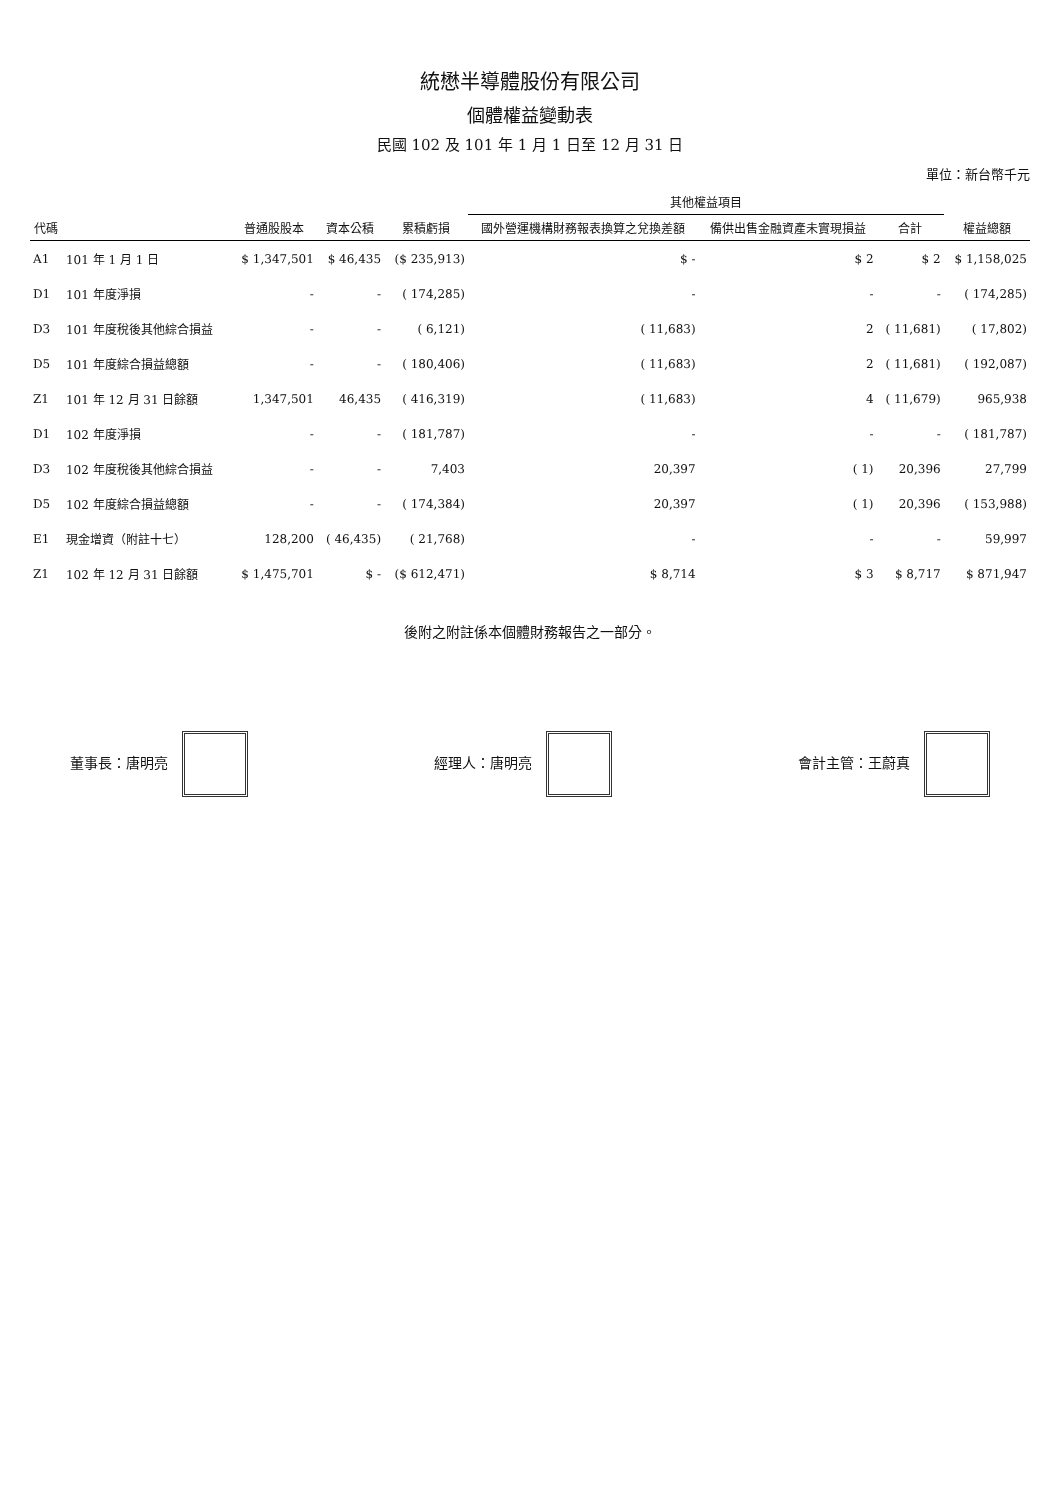統懋半導體股份有限公司
個體權益變動表
民國 102 及 101 年 1 月 1 日至 12 月 31 日
單位：新台幣千元
| 代碼 | | 普通股股本 | 資本公積 | 累積虧損 | 其他權益項目 | | | 權益總額 |
| --- | --- | --- | --- | --- | --- | --- | --- | --- |
| | | | | | 國外營運機構財務報表換算之兌換差額 | 備供出售金融資產未實現損益 | 合計 | |
| A1 | 101 年 1 月 1 日 | $ 1,347,501 | $ 46,435 | ($ 235,913) | $ - | $ 2 | $ 2 | $ 1,158,025 |
| D1 | 101 年度淨損 | - | - | ( 174,285) | - | - | - | ( 174,285) |
| D3 | 101 年度稅後其他綜合損益 | - | - | ( 6,121) | ( 11,683) | 2 | ( 11,681) | ( 17,802) |
| D5 | 101 年度綜合損益總額 | - | - | ( 180,406) | ( 11,683) | 2 | ( 11,681) | ( 192,087) |
| Z1 | 101 年 12 月 31 日餘額 | 1,347,501 | 46,435 | ( 416,319) | ( 11,683) | 4 | ( 11,679) | 965,938 |
| D1 | 102 年度淨損 | - | - | ( 181,787) | - | - | - | ( 181,787) |
| D3 | 102 年度稅後其他綜合損益 | - | - | 7,403 | 20,397 | ( 1) | 20,396 | 27,799 |
| D5 | 102 年度綜合損益總額 | - | - | ( 174,384) | 20,397 | ( 1) | 20,396 | ( 153,988) |
| E1 | 現金增資（附註十七） | 128,200 | ( 46,435) | ( 21,768) | - | - | - | 59,997 |
| Z1 | 102 年 12 月 31 日餘額 | $ 1,475,701 | $ - | ($ 612,471) | $ 8,714 | $ 3 | $ 8,717 | $ 871,947 |
後附之附註係本個體財務報告之一部分。
董事長：唐明亮 經理人：唐明亮 會計主管：王蔚真